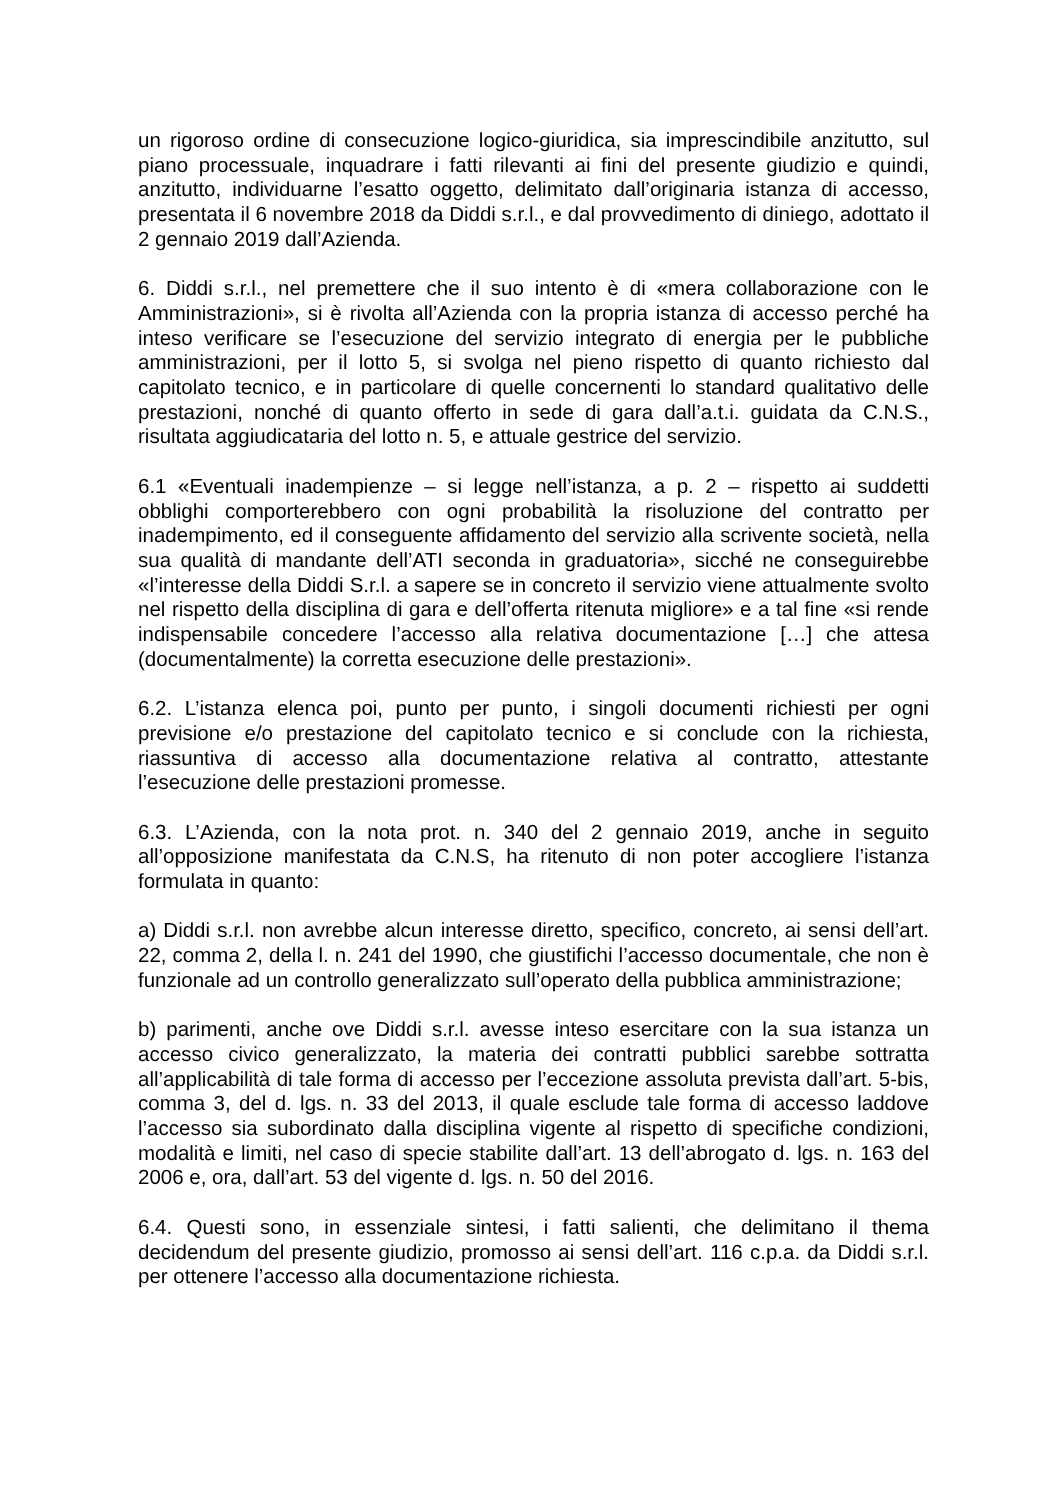un rigoroso ordine di consecuzione logico-giuridica, sia imprescindibile anzitutto, sul piano processuale, inquadrare i fatti rilevanti ai fini del presente giudizio e quindi, anzitutto, individuarne l’esatto oggetto, delimitato dall’originaria istanza di accesso, presentata il 6 novembre 2018 da Diddi s.r.l., e dal provvedimento di diniego, adottato il 2 gennaio 2019 dall’Azienda.
6. Diddi s.r.l., nel premettere che il suo intento è di «mera collaborazione con le Amministrazioni», si è rivolta all’Azienda con la propria istanza di accesso perché ha inteso verificare se l’esecuzione del servizio integrato di energia per le pubbliche amministrazioni, per il lotto 5, si svolga nel pieno rispetto di quanto richiesto dal capitolato tecnico, e in particolare di quelle concernenti lo standard qualitativo delle prestazioni, nonché di quanto offerto in sede di gara dall’a.t.i. guidata da C.N.S., risultata aggiudicataria del lotto n. 5, e attuale gestrice del servizio.
6.1 «Eventuali inadempienze – si legge nell’istanza, a p. 2 – rispetto ai suddetti obblighi comporterebbero con ogni probabilità la risoluzione del contratto per inadempimento, ed il conseguente affidamento del servizio alla scrivente società, nella sua qualità di mandante dell’ATI seconda in graduatoria», sicché ne conseguirebbe «l’interesse della Diddi S.r.l. a sapere se in concreto il servizio viene attualmente svolto nel rispetto della disciplina di gara e dell’offerta ritenuta migliore» e a tal fine «si rende indispensabile concedere l’accesso alla relativa documentazione […] che attesa (documentalmente) la corretta esecuzione delle prestazioni».
6.2. L’istanza elenca poi, punto per punto, i singoli documenti richiesti per ogni previsione e/o prestazione del capitolato tecnico e si conclude con la richiesta, riassuntiva di accesso alla documentazione relativa al contratto, attestante l’esecuzione delle prestazioni promesse.
6.3. L’Azienda, con la nota prot. n. 340 del 2 gennaio 2019, anche in seguito all’opposizione manifestata da C.N.S, ha ritenuto di non poter accogliere l’istanza formulata in quanto:
a) Diddi s.r.l. non avrebbe alcun interesse diretto, specifico, concreto, ai sensi dell’art. 22, comma 2, della l. n. 241 del 1990, che giustifichi l’accesso documentale, che non è funzionale ad un controllo generalizzato sull’operato della pubblica amministrazione;
b) parimenti, anche ove Diddi s.r.l. avesse inteso esercitare con la sua istanza un accesso civico generalizzato, la materia dei contratti pubblici sarebbe sottratta all’applicabilità di tale forma di accesso per l’eccezione assoluta prevista dall’art. 5-bis, comma 3, del d. lgs. n. 33 del 2013, il quale esclude tale forma di accesso laddove l’accesso sia subordinato dalla disciplina vigente al rispetto di specifiche condizioni, modalità e limiti, nel caso di specie stabilite dall’art. 13 dell’abrogato d. lgs. n. 163 del 2006 e, ora, dall’art. 53 del vigente d. lgs. n. 50 del 2016.
6.4. Questi sono, in essenziale sintesi, i fatti salienti, che delimitano il thema decidendum del presente giudizio, promosso ai sensi dell’art. 116 c.p.a. da Diddi s.r.l. per ottenere l’accesso alla documentazione richiesta.